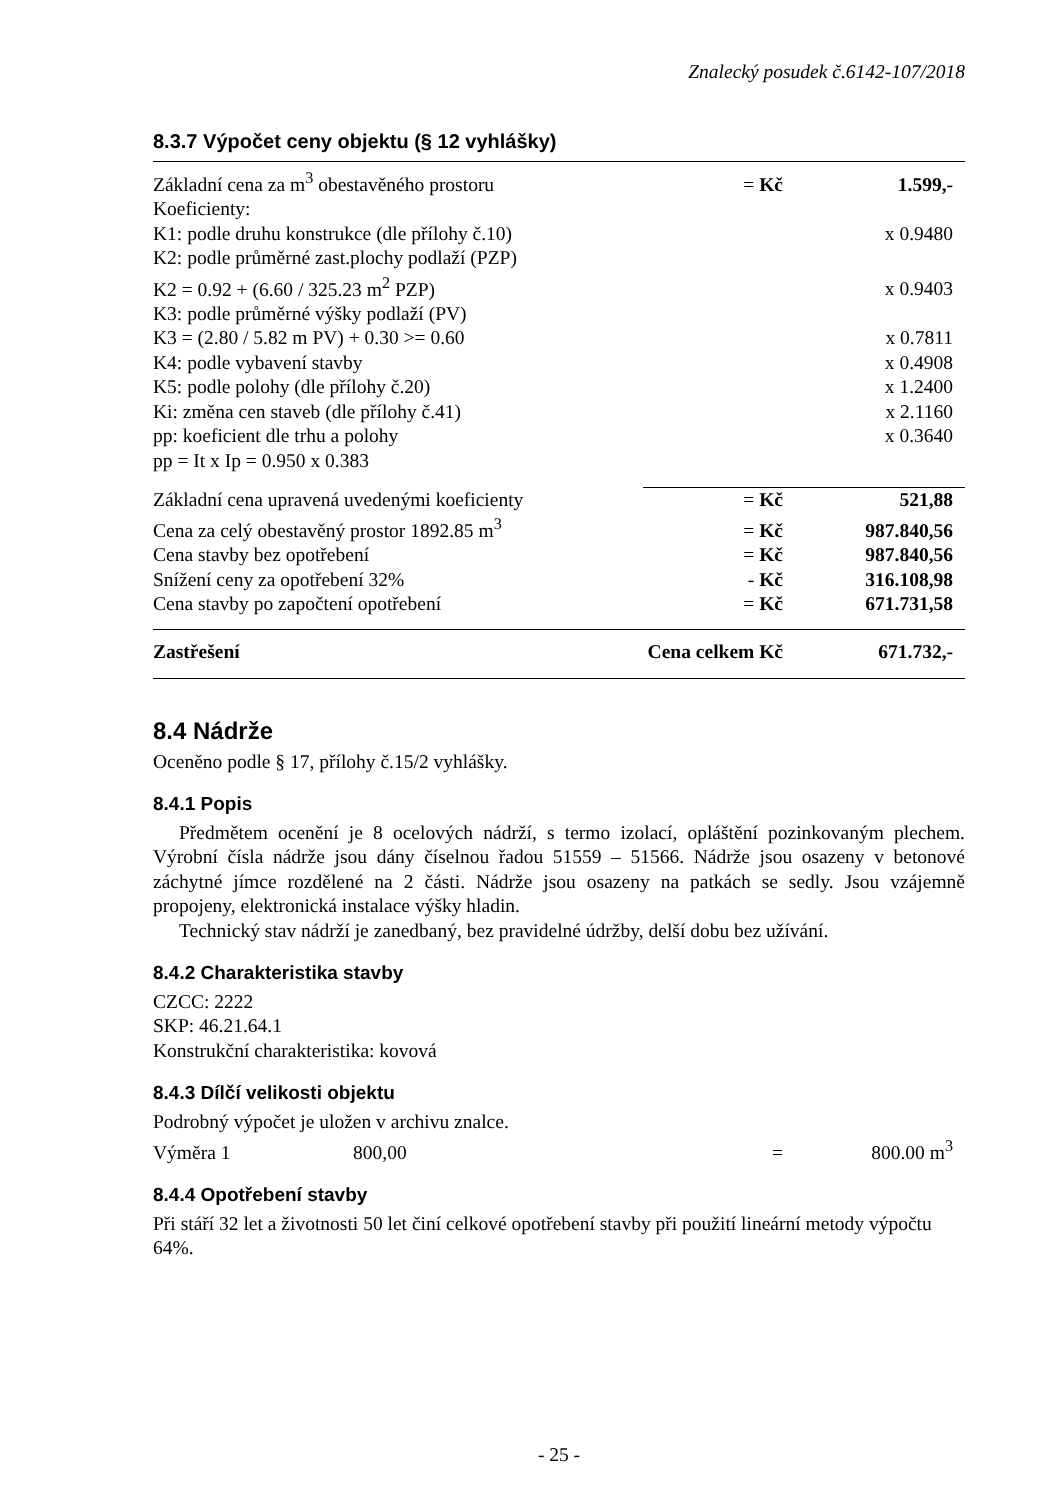Znalecký posudek č.6142-107/2018
8.3.7 Výpočet ceny objektu (§ 12 vyhlášky)
| Základní cena za m<sup>3</sup> obestavěného prostoru | = Kč | 1.599,- |
| Koeficienty: | | |
| K1: podle druhu konstrukce (dle přílohy č.10) | | x 0.9480 |
| K2: podle průměrné zast.plochy podlaží (PZP) | | |
| K2 = 0.92 + (6.60 / 325.23 m<sup>2</sup> PZP) | | x 0.9403 |
| K3: podle průměrné výšky podlaží (PV) | | |
| K3 = (2.80 / 5.82 m PV) + 0.30 >= 0.60 | | x 0.7811 |
| K4: podle vybavení stavby | | x 0.4908 |
| K5: podle polohy (dle přílohy č.20) | | x 1.2400 |
| Ki: změna cen staveb (dle přílohy č.41) | | x 2.1160 |
| pp: koeficient dle trhu a polohy | | x 0.3640 |
| pp = It x Ip = 0.950 x 0.383 | | |
| Základní cena upravená uvedenými koeficienty | = Kč | 521,88 |
| Cena za celý obestavěný prostor 1892.85 m<sup>3</sup> | = Kč | 987.840,56 |
| Cena stavby bez opotřebení | = Kč | 987.840,56 |
| Snížení ceny za opotřebení 32% | - Kč | 316.108,98 |
| Cena stavby po započtení opotřebení | = Kč | 671.731,58 |
| Zastřešení | Cena celkem Kč | 671.732,- |
8.4 Nádrže
Oceněno podle § 17, přílohy č.15/2 vyhlášky.
8.4.1 Popis
Předmětem ocenění je 8 ocelových nádrží, s termo izolací, opláštění pozinkovaným plechem. Výrobní čísla nádrže jsou dány číselnou řadou 51559 – 51566. Nádrže jsou osazeny v betonové záchytné jímce rozdělené na 2 části. Nádrže jsou osazeny na patkách se sedly. Jsou vzájemně propojeny, elektronická instalace výšky hladin.
Technický stav nádrží je zanedbaný, bez pravidelné údržby, delší dobu bez užívání.
8.4.2 Charakteristika stavby
CZCC: 2222
SKP: 46.21.64.1
Konstrukční charakteristika: kovová
8.4.3 Dílčí velikosti objektu
Podrobný výpočet je uložen v archivu znalce.
| Výměra 1 | 800,00 | = | 800.00 m<sup>3</sup> |
8.4.4 Opotřebení stavby
Při stáří 32 let a životnosti 50 let činí celkové opotřebení stavby při použití lineární metody výpočtu 64%.
- 25 -